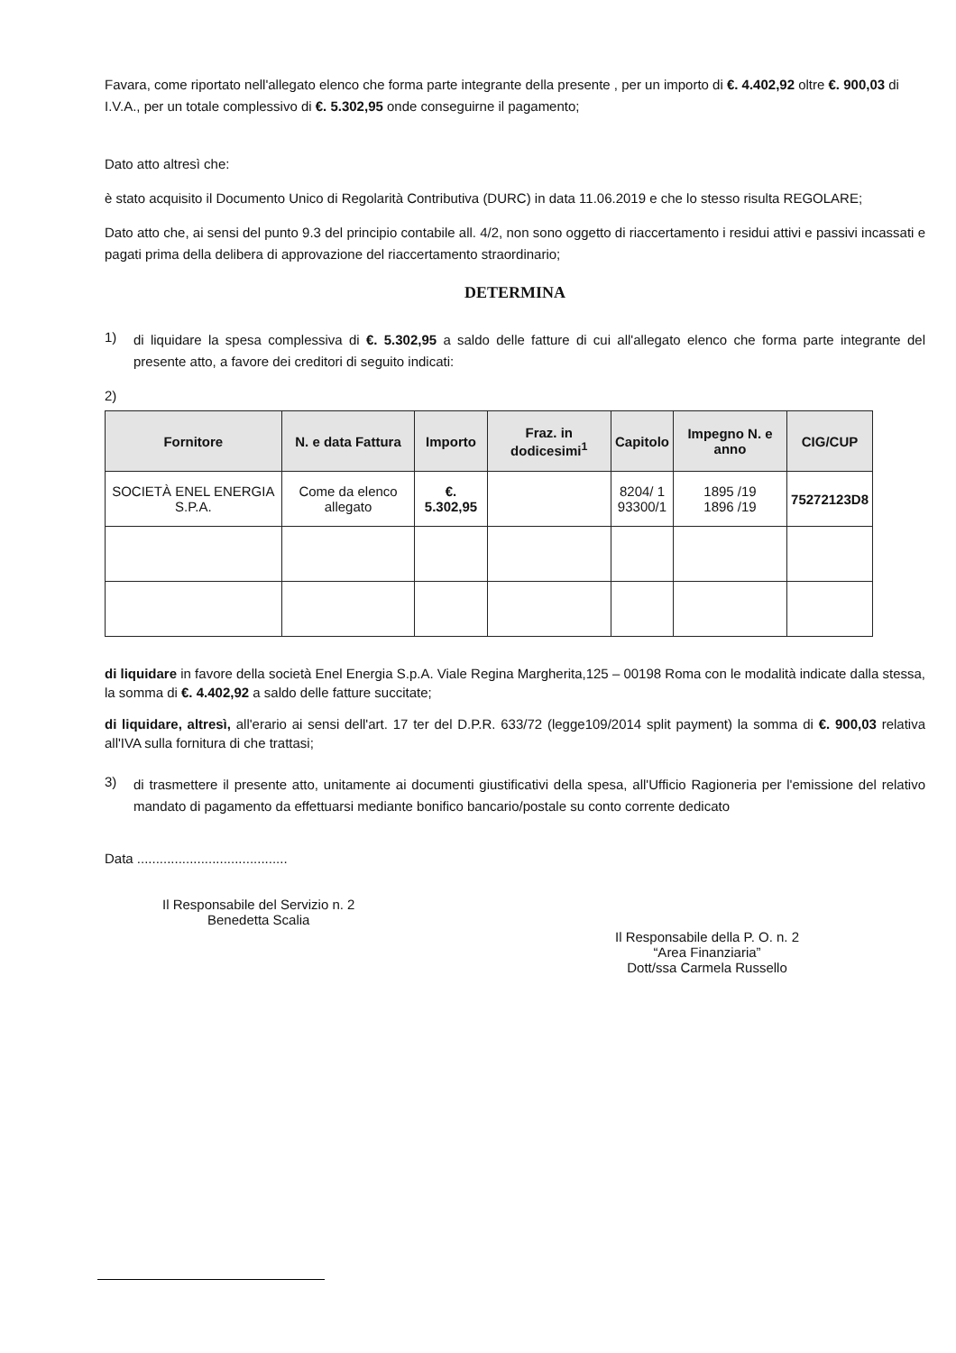Favara, come riportato nell'allegato elenco che forma parte integrante della presente , per un importo di €. 4.402,92 oltre €. 900,03 di I.V.A., per un totale complessivo di €. 5.302,95 onde conseguirne il pagamento;
Dato atto altresì che:
è stato acquisito il Documento Unico di Regolarità Contributiva (DURC) in data 11.06.2019 e che lo stesso risulta REGOLARE;
Dato atto che, ai sensi del punto 9.3 del principio contabile all. 4/2, non sono oggetto di riaccertamento i residui attivi e passivi incassati e pagati prima della delibera di approvazione del riaccertamento straordinario;
DETERMINA
1)
di liquidare la spesa complessiva di €. 5.302,95 a saldo delle fatture di cui all'allegato elenco che forma parte integrante del presente atto, a favore dei creditori di seguito indicati:
2)
| Fornitore | N. e data Fattura | Importo | Fraz. in dodicesimi<sup>1</sup> | Capitolo | Impegno N. e anno | CIG/CUP |
| --- | --- | --- | --- | --- | --- | --- |
| SOCIETÀ ENEL ENERGIA S.P.A. | Come da elenco allegato | €. 5.302,95 | | 8204/ 1 93300/1 | 1895 /19 1896 /19 | 75272123D8 |
di liquidare in favore della società Enel Energia S.p.A. Viale Regina Margherita,125 – 00198 Roma con le modalità indicate dalla stessa, la somma di €. 4.402,92 a saldo delle fatture succitate;
di liquidare, altresì, all'erario ai sensi dell'art. 17 ter del D.P.R. 633/72 (legge109/2014 split payment) la somma di €. 900,03 relativa all'IVA sulla fornitura di che trattasi;
3)
di trasmettere il presente atto, unitamente ai documenti giustificativi della spesa, all'Ufficio Ragioneria per l'emissione del relativo mandato di pagamento da effettuarsi mediante bonifico bancario/postale su conto corrente dedicato
Data ........................................
Il Responsabile del Servizio n. 2
Benedetta Scalia
Il Responsabile della P. O. n. 2
“Area Finanziaria”
Dott/ssa Carmela Russello